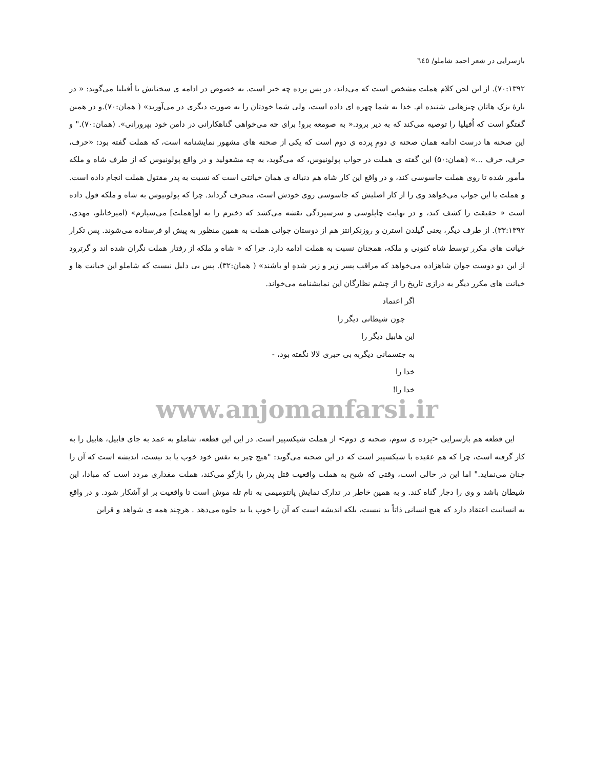بازسرایی در شعر احمد شاملو/ ٦٤٥
۷۰:۱۳۹۲). از این لحن کلام هملت مشخص است که می‌داند، در پس پرده چه خبر است. به خصوص در ادامه ی سخنانش با اُفیلیا می‌گوید: « در بارهٔ بزک هاتان چیزهایی شنیده ام. خدا به شما چهره ای داده است، ولی شما خودتان را به صورت دیگری در می‌آورید» ( همان:۷۰).و در همین گفتگو است که اُفیلیا را توصیه می‌کند که به دیر برود.« به صومعه برو! برای چه می‌خواهی گناهکارانی در دامن خود بپرورانی». (همان:۷۰)." و این صحنه ها درست ادامه همان صحنه ی دومِ پرده ی دوم است که یکی از صحنه های مشهور نمایشنامه است، که هملت گفته بود: «حرف، حرف، حرف ...» (همان:۵۰) این گفته ی هملت در جواب پولونیوس، که می‌گوید، به چه مشغولید و در واقع پولونیوس که از طرف شاه و ملکه مأمور شده تا روی هملت جاسوسی کند، و در واقع این کار شاه هم دنباله ی همان خیانتی است که نسبت به پدر مقتول هملت انجام داده است. و هملت با این جواب می‌خواهد وی را از کار اصلیش که جاسوسی روی خودش است، منحرف گرداند. چرا که پولونیوس به شاه و ملکه قول داده است « حقیقت را کشف کند، و در نهایت چاپلوسی و سرسپردگی نقشه می‌کشد که دخترم را به او[هملت] می‌سپارم» (امیرخانلو، مهدی، ۳۳:۱۳۹۲). از طرف دیگر، یعنی گیلدن استرن و روزنکرانتز هم از دوستان جوانی هملت به همین منظور به پیش او فرستاده می‌شوند. پس تکرار خیانت های مکرر توسط شاه کنونی و ملکه، همچنان نسبت به هملت ادامه دارد. چرا که « شاه و ملکه از رفتار هملت نگران شده اند و گرترود از این دو دوست جوان شاهزاده می‌خواهد که مراقب پسر زیر و زبر شدهِ او باشند» ( همان:۳۲). پس بی دلیل نیست که شاملو این خیانت ها و خیانت های مکرر دیگر به درازی تاریخ را از چشم نظارگان این نمایشنامه می‌خواند.
اگر اعتماد
چون شیطانی دیگر را
این هابیل دیگر را
به جتسمانی دیگربه بی خبری لالا نگفته بود، -
خدا را
خدا را!
www.anjomanfarsi.ir
این قطعه هم بازسرایی <پرده ی سوم، صحنه ی دوم> از هملت شیکسپیر است. در این این قطعه، شاملو به عمد به جای قابیل، هابیل را به کار گرفته است، چرا که هم عقیده با شیکسپیر است که در این صحنه می‌گوید: "هیچ چیز به نفس خود خوب یا بد نیست، اندیشه است که آن را چنان می‌نماید." اما این در حالی است، وقتی که شبح به هملت واقعیت قتل پدرش را بازگو می‌کند، هملت مقداری مردد است که مبادا، این شیطان باشد و وی را دچار گناه کند. و به همین خاطر در تدارک نمایش پانتومیمی به نام تله موش است تا واقعیت بر او آشکار شود. و در واقع به انسانیت اعتقاد دارد که هیچ انسانی ذاتاً بد نیست، بلکه اندیشه است که آن را خوب یا بد جلوه می‌دهد . هرچند همه ی شواهد و قراین